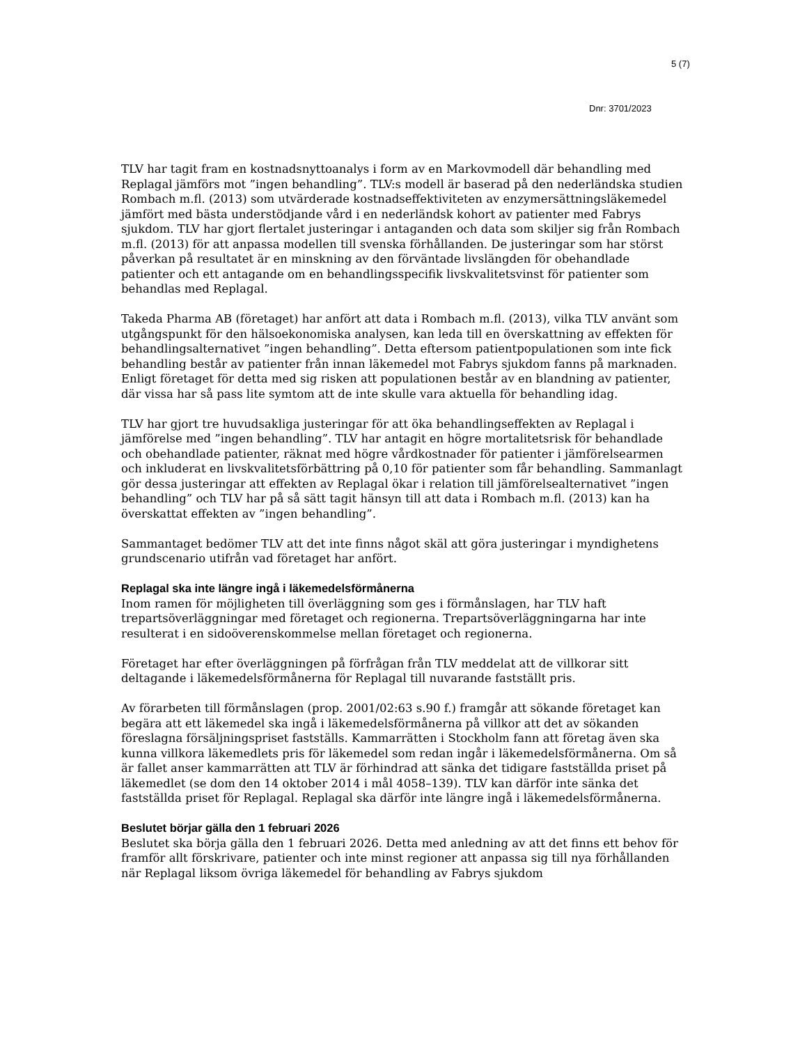5 (7)
Dnr: 3701/2023
TLV har tagit fram en kostnadsnyttoanalys i form av en Markovmodell där behandling med Replagal jämförs mot ”ingen behandling”. TLV:s modell är baserad på den nederländska studien Rombach m.fl. (2013) som utvärderade kostnadseffektiviteten av enzymersättningsläkemedel jämfört med bästa understödjande vård i en nederländsk kohort av patienter med Fabrys sjukdom. TLV har gjort flertalet justeringar i antaganden och data som skiljer sig från Rombach m.fl. (2013) för att anpassa modellen till svenska förhållanden. De justeringar som har störst påverkan på resultatet är en minskning av den förväntade livslängden för obehandlade patienter och ett antagande om en behandlingsspecifik livskvalitetsvinst för patienter som behandlas med Replagal.
Takeda Pharma AB (företaget) har anfört att data i Rombach m.fl. (2013), vilka TLV använt som utgångspunkt för den hälsoekonomiska analysen, kan leda till en överskattning av effekten för behandlingsalternativet ”ingen behandling”. Detta eftersom patientpopulationen som inte fick behandling består av patienter från innan läkemedel mot Fabrys sjukdom fanns på marknaden. Enligt företaget för detta med sig risken att populationen består av en blandning av patienter, där vissa har så pass lite symtom att de inte skulle vara aktuella för behandling idag.
TLV har gjort tre huvudsakliga justeringar för att öka behandlingseffekten av Replagal i jämförelse med ”ingen behandling”. TLV har antagit en högre mortalitetsrisk för behandlade och obehandlade patienter, räknat med högre vårdkostnader för patienter i jämförelsearmen och inkluderat en livskvalitetsförbättring på 0,10 för patienter som får behandling. Sammanlagt gör dessa justeringar att effekten av Replagal ökar i relation till jämförelsealternativet ”ingen behandling” och TLV har på så sätt tagit hänsyn till att data i Rombach m.fl. (2013) kan ha överskattat effekten av ”ingen behandling”.
Sammantaget bedömer TLV att det inte finns något skäl att göra justeringar i myndighetens grundscenario utifrån vad företaget har anfört.
Replagal ska inte längre ingå i läkemedelsförmånerna
Inom ramen för möjligheten till överläggning som ges i förmånslagen, har TLV haft trepartsöverläggningar med företaget och regionerna. Trepartsöverläggningarna har inte resulterat i en sidoöverenskommelse mellan företaget och regionerna.
Företaget har efter överläggningen på förfrågan från TLV meddelat att de villkorar sitt deltagande i läkemedelsförmånerna för Replagal till nuvarande fastställt pris.
Av förarbeten till förmånslagen (prop. 2001/02:63 s.90 f.) framgår att sökande företaget kan begära att ett läkemedel ska ingå i läkemedelsförmånerna på villkor att det av sökanden föreslagna försäljningspriset fastställs. Kammarrätten i Stockholm fann att företag även ska kunna villkora läkemedlets pris för läkemedel som redan ingår i läkemedelsförmånerna. Om så är fallet anser kammarrätten att TLV är förhindrad att sänka det tidigare fastställda priset på läkemedlet (se dom den 14 oktober 2014 i mål 4058–139). TLV kan därför inte sänka det fastställda priset för Replagal. Replagal ska därför inte längre ingå i läkemedelsförmånerna.
Beslutet börjar gälla den 1 februari 2026
Beslutet ska börja gälla den 1 februari 2026. Detta med anledning av att det finns ett behov för framför allt förskrivare, patienter och inte minst regioner att anpassa sig till nya förhållanden när Replagal liksom övriga läkemedel för behandling av Fabrys sjukdom